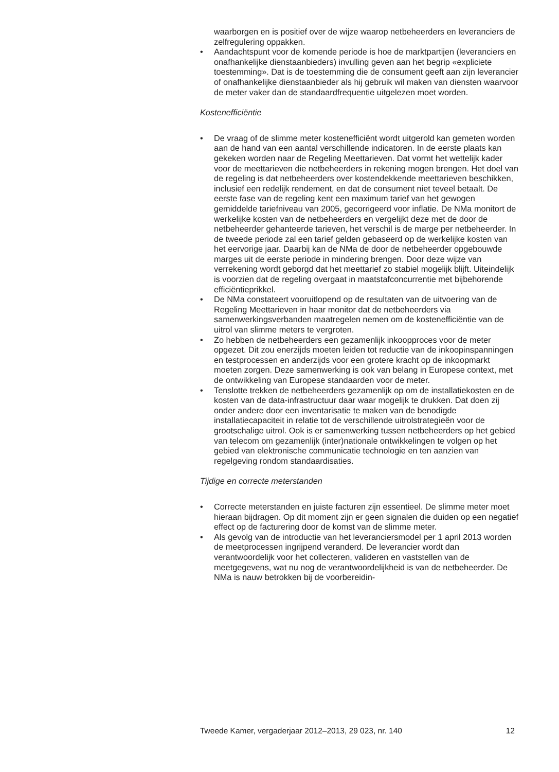waarborgen en is positief over de wijze waarop netbeheerders en leveranciers de zelfregulering oppakken.
• Aandachtspunt voor de komende periode is hoe de marktpartijen (leveranciers en onafhankelijke dienstaanbieders) invulling geven aan het begrip «expliciete toestemming». Dat is de toestemming die de consument geeft aan zijn leverancier of onafhankelijke dienstaanbieder als hij gebruik wil maken van diensten waarvoor de meter vaker dan de standaardfrequentie uitgelezen moet worden.
Kostenefficiëntie
• De vraag of de slimme meter kostenefficiënt wordt uitgerold kan gemeten worden aan de hand van een aantal verschillende indicatoren. In de eerste plaats kan gekeken worden naar de Regeling Meettarieven. Dat vormt het wettelijk kader voor de meettarieven die netbeheerders in rekening mogen brengen. Het doel van de regeling is dat netbeheerders over kostendekkende meettarieven beschikken, inclusief een redelijk rendement, en dat de consument niet teveel betaalt. De eerste fase van de regeling kent een maximum tarief van het gewogen gemiddelde tariefniveau van 2005, gecorrigeerd voor inflatie. De NMa monitort de werkelijke kosten van de netbeheerders en vergelijkt deze met de door de netbeheerder gehanteerde tarieven, het verschil is de marge per netbeheerder. In de tweede periode zal een tarief gelden gebaseerd op de werkelijke kosten van het eervorige jaar. Daarbij kan de NMa de door de netbeheerder opgebouwde marges uit de eerste periode in mindering brengen. Door deze wijze van verrekening wordt geborgd dat het meettarief zo stabiel mogelijk blijft. Uiteindelijk is voorzien dat de regeling overgaat in maatstafconcurrentie met bijbehorende efficiëntieprikkel.
• De NMa constateert vooruitlopend op de resultaten van de uitvoering van de Regeling Meettarieven in haar monitor dat de netbeheerders via samenwerkingsverbanden maatregelen nemen om de kostenefficiëntie van de uitrol van slimme meters te vergroten.
• Zo hebben de netbeheerders een gezamenlijk inkoopproces voor de meter opgezet. Dit zou enerzijds moeten leiden tot reductie van de inkoopinspanningen en testprocessen en anderzijds voor een grotere kracht op de inkoopmarkt moeten zorgen. Deze samenwerking is ook van belang in Europese context, met de ontwikkeling van Europese standaarden voor de meter.
• Tenslotte trekken de netbeheerders gezamenlijk op om de installatiekosten en de kosten van de data-infrastructuur daar waar mogelijk te drukken. Dat doen zij onder andere door een inventarisatie te maken van de benodigde installatiecapaciteit in relatie tot de verschillende uitrolstrategieën voor de grootschalige uitrol. Ook is er samenwerking tussen netbeheerders op het gebied van telecom om gezamenlijk (inter)nationale ontwikkelingen te volgen op het gebied van elektronische communicatie technologie en ten aanzien van regelgeving rondom standaardisaties.
Tijdige en correcte meterstanden
• Correcte meterstanden en juiste facturen zijn essentieel. De slimme meter moet hieraan bijdragen. Op dit moment zijn er geen signalen die duiden op een negatief effect op de facturering door de komst van de slimme meter.
• Als gevolg van de introductie van het leveranciersmodel per 1 april 2013 worden de meetprocessen ingrijpend veranderd. De leverancier wordt dan verantwoordelijk voor het collecteren, valideren en vaststellen van de meetgegevens, wat nu nog de verantwoordelijkheid is van de netbeheerder. De NMa is nauw betrokken bij de voorbereidin-
Tweede Kamer, vergaderjaar 2012–2013, 29 023, nr. 140 12